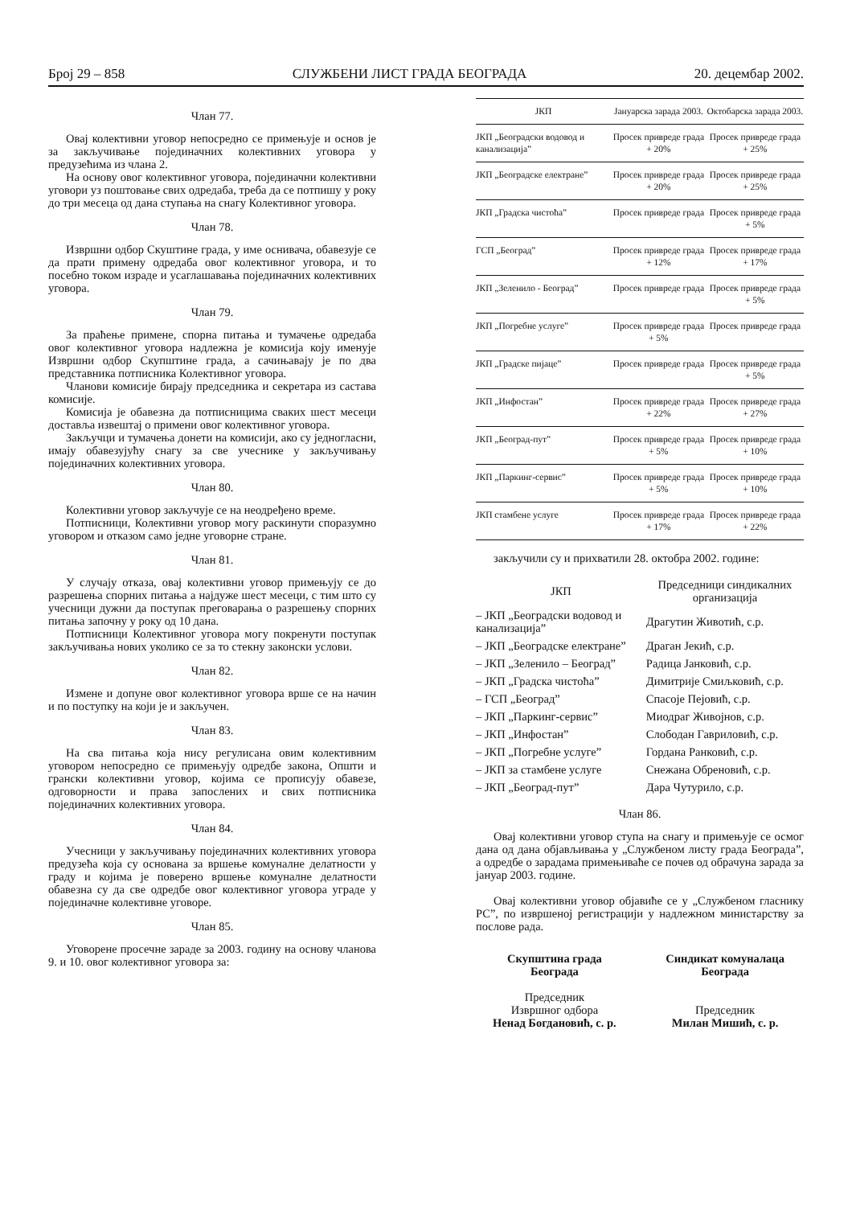Број 29 – 858 СЛУЖБЕНИ ЛИСТ ГРАДА БЕОГРАДА 20. децембар 2002.
Члан 77.
Овај колективни уговор непосредно се примењује и основ је за закључивање појединачних колективних уговора у предузећима из члана 2.
На основу овог колективног уговора, појединачни колективни уговори уз поштовање свих одредаба, треба да се потпишу у року до три месеца од дана ступања на снагу Колективног уговора.
Члан 78.
Извршни одбор Скуштине града, у име оснивача, обавезује се да прати примену одредаба овог колективног уговора, и то посебно током израде и усаглашавања појединачних колективних уговора.
Члан 79.
За праћење примене, спорна питања и тумачење одредаба овог колективног уговора надлежна је комисија коју именује Извршни одбор Скупштине града, а сачињавају је по два представника потписника Колективног уговора.
Чланови комисије бирају председника и секретара из састава комисије.
Комисија је обавезна да потписницима сваких шест месеци доставља извештај о примени овог колективног уговора.
Закључци и тумачења донети на комисији, ако су једногласни, имају обавезујућу снагу за све учеснике у закључивању појединачних колективних уговора.
Члан 80.
Колективни уговор закључује се на неодређено време.
Потписници, Колективни уговор могу раскинути споразумно уговором и отказом само једне уговорне стране.
Члан 81.
У случају отказа, овај колективни уговор примењују се до разрешења спорних питања а најдуже шест месеци, с тим што су учесници дужни да поступак преговарања о разрешењу спорних питања започну у року од 10 дана.
Потписници Колективног уговора могу покренути поступак закључивања нових уколико се за то стекну законски услови.
Члан 82.
Измене и допуне овог колективног уговора врше се на начин и по поступку на који је и закључен.
Члан 83.
На сва питања која нису регулисана овим колективним уговором непосредно се примењују одредбе закона, Општи и грански колективни уговор, којима се прописују обавезе, одговорности и права запослених и свих потписника појединачних колективних уговора.
Члан 84.
Учесници у закључивању појединачних колективних уговора предузећа која су основана за вршење комуналне делатности у граду и којима је поверено вршење комуналне делатности обавезна су да све одредбе овог колективног уговора уграде у појединачне колективне уговоре.
Члан 85.
Уговорене просечне зараде за 2003. годину на основу чланова 9. и 10. овог колективног уговора за:
| ЈКП | Јануарска зарада 2003. | Октобарска зарада 2003. |
| --- | --- | --- |
| ЈКП „Београдски водовод и канализација” | Просек привреде града + 20% | Просек привреде града + 25% |
| ЈКП „Београдске електране” | Просек привреде града + 20% | Просек привреде града + 25% |
| ЈКП „Градска чистоћа” | Просек привреде града | Просек привреде града + 5% |
| ГСП „Београд” | Просек привреде града + 12% | Просек привреде града + 17% |
| ЈКП „Зеленило - Београд” | Просек привреде града | Просек привреде града + 5% |
| ЈКП „Погребне услуге” | Просек привреде града + 5% | Просек привреде града |
| ЈКП „Градске пијаце” | Просек привреде града | Просек привреде града + 5% |
| ЈКП „Инфостан” | Просек привреде града + 22% | Просек привреде града + 27% |
| ЈКП „Београд-пут” | Просек привреде града + 5% | Просек привреде града + 10% |
| ЈКП „Паркинг-сервис” | Просек привреде града + 5% | Просек привреде града + 10% |
| ЈКП стамбене услуге | Просек привреде града + 17% | Просек привреде града + 22% |
закључили су и прихватили 28. октобра 2002. године:
| ЈКП | Председници синдикалних организација |
| – ЈКП „Београдски водовод и канализација” | Драгутин Животић, с.р. |
| – ЈКП „Београдске електране” | Драган Јекић, с.р. |
| – ЈКП „Зеленило – Београд” | Радица Јанковић, с.р. |
| – ЈКП „Градска чистоћа” | Димитрије Смиљковић, с.р. |
| – ГСП „Београд” | Спасоје Пејовић, с.р. |
| – ЈКП „Паркинг-сервис” | Миодраг Живојнов, с.р. |
| – ЈКП „Инфостан” | Слободан Гавриловић, с.р. |
| – ЈКП „Погребне услуге” | Гордана Ранковић, с.р. |
| – ЈКП за стамбене услуге | Снежана Обреновић, с.р. |
| – ЈКП „Београд-пут” | Дара Чутурило, с.р. |
Члан 86.
Овај колективни уговор ступа на снагу и примењује се осмог дана од дана објављивања у „Службеном листу града Београда”, а одредбе о зарадама примењиваће се почев од обрачуна зарада за јануар 2003. године.
Овај колективни уговор објавиће се у „Службеном гласнику РС”, по извршеној регистрацији у надлежном министарству за послове рада.
Скупштина града
Београда
Председник
Извршног одбора
Ненад Богдановић, с. р.
Синдикат комуналаца
Београда
Председник
Милан Мишић, с. р.